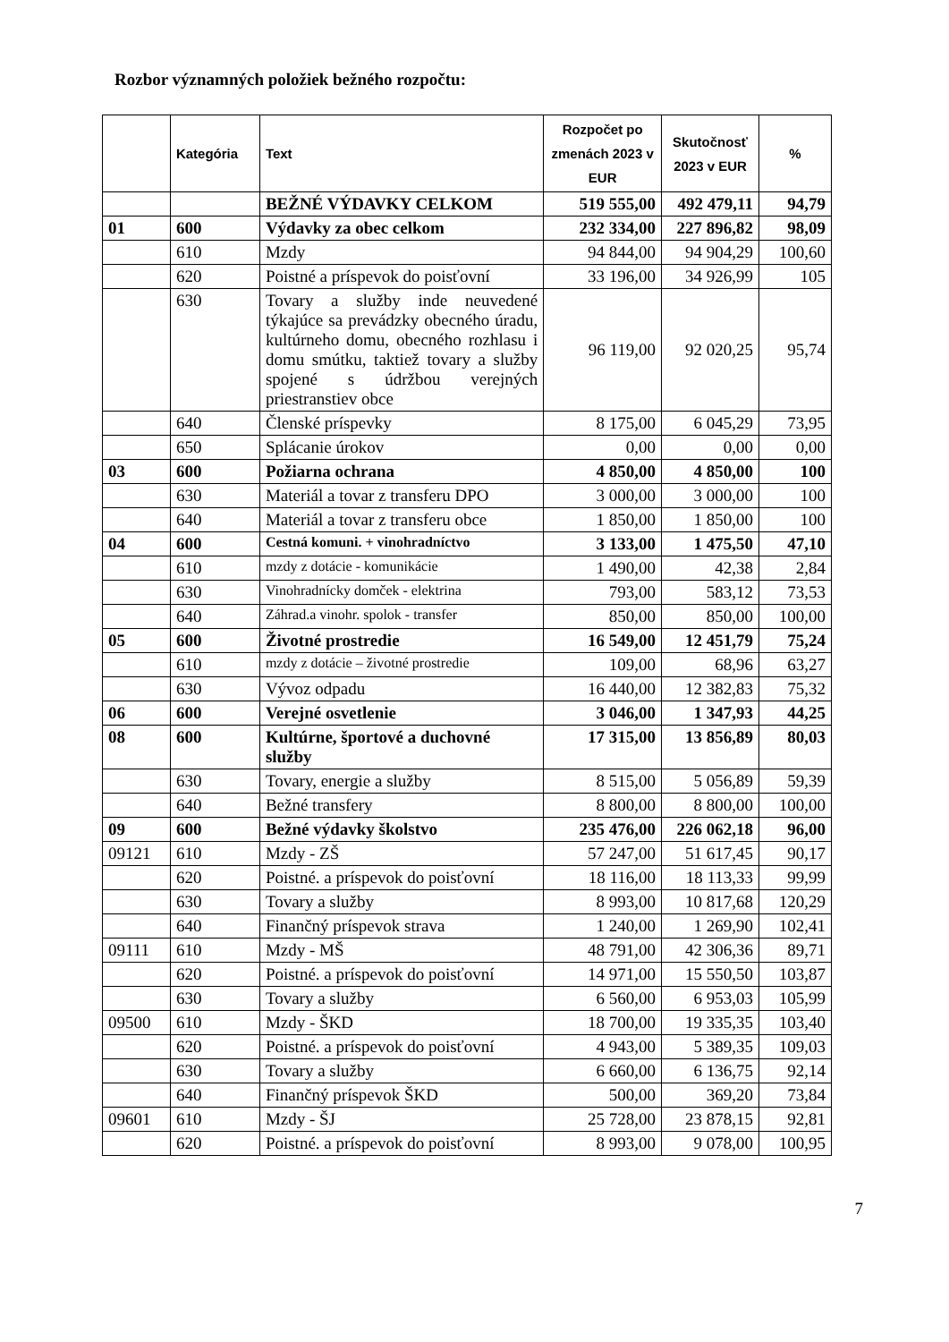Rozbor významných položiek bežného rozpočtu:
| | Kategória | Text | Rozpočet po zmenách 2023 v EUR | Skutočnosť 2023 v EUR | % |
| --- | --- | --- | --- | --- | --- |
| | | BEŽNÉ VÝDAVKY CELKOM | 519 555,00 | 492 479,11 | 94,79 |
| 01 | 600 | Výdavky za obec celkom | 232 334,00 | 227 896,82 | 98,09 |
| | 610 | Mzdy | 94 844,00 | 94 904,29 | 100,60 |
| | 620 | Poistné a príspevok do poisťovní | 33 196,00 | 34 926,99 | 105 |
| | 630 | Tovary a služby inde neuvedené týkajúce sa prevádzky obecného úradu, kultúrneho domu, obecného rozhlasu i domu smútku, taktiež tovary a služby spojené s údržbou verejných priestranstiev obce | 96 119,00 | 92 020,25 | 95,74 |
| | 640 | Členské príspevky | 8 175,00 | 6 045,29 | 73,95 |
| | 650 | Splácanie úrokov | 0,00 | 0,00 | 0,00 |
| 03 | 600 | Požiarna ochrana | 4 850,00 | 4 850,00 | 100 |
| | 630 | Materiál a tovar z transferu DPO | 3 000,00 | 3 000,00 | 100 |
| | 640 | Materiál a tovar z transferu obce | 1 850,00 | 1 850,00 | 100 |
| 04 | 600 | Cestná komuni. + vinohradníctvo | 3 133,00 | 1 475,50 | 47,10 |
| | 610 | mzdy z dotácie - komunikácie | 1 490,00 | 42,38 | 2,84 |
| | 630 | Vinohradnícky domček - elektrina | 793,00 | 583,12 | 73,53 |
| | 640 | Záhrad.a vinohr. spolok - transfer | 850,00 | 850,00 | 100,00 |
| 05 | 600 | Životné prostredie | 16 549,00 | 12 451,79 | 75,24 |
| | 610 | mzdy z dotácie – životné prostredie | 109,00 | 68,96 | 63,27 |
| | 630 | Vývoz odpadu | 16 440,00 | 12 382,83 | 75,32 |
| 06 | 600 | Verejné osvetlenie | 3 046,00 | 1 347,93 | 44,25 |
| 08 | 600 | Kultúrne, športové a duchovné služby | 17 315,00 | 13 856,89 | 80,03 |
| | 630 | Tovary, energie a služby | 8 515,00 | 5 056,89 | 59,39 |
| | 640 | Bežné transfery | 8 800,00 | 8 800,00 | 100,00 |
| 09 | 600 | Bežné výdavky školstvo | 235 476,00 | 226 062,18 | 96,00 |
| 09121 | 610 | Mzdy - ZŠ | 57 247,00 | 51 617,45 | 90,17 |
| | 620 | Poistné. a príspevok do poisťovní | 18 116,00 | 18 113,33 | 99,99 |
| | 630 | Tovary a služby | 8 993,00 | 10 817,68 | 120,29 |
| | 640 | Finančný príspevok strava | 1 240,00 | 1 269,90 | 102,41 |
| 09111 | 610 | Mzdy - MŠ | 48 791,00 | 42 306,36 | 89,71 |
| | 620 | Poistné. a príspevok do poisťovní | 14 971,00 | 15 550,50 | 103,87 |
| | 630 | Tovary a služby | 6 560,00 | 6 953,03 | 105,99 |
| 09500 | 610 | Mzdy - ŠKD | 18 700,00 | 19 335,35 | 103,40 |
| | 620 | Poistné. a príspevok do poisťovní | 4 943,00 | 5 389,35 | 109,03 |
| | 630 | Tovary a služby | 6 660,00 | 6 136,75 | 92,14 |
| | 640 | Finančný príspevok ŠKD | 500,00 | 369,20 | 73,84 |
| 09601 | 610 | Mzdy - ŠJ | 25 728,00 | 23 878,15 | 92,81 |
| | 620 | Poistné. a príspevok do poisťovní | 8 993,00 | 9 078,00 | 100,95 |
7